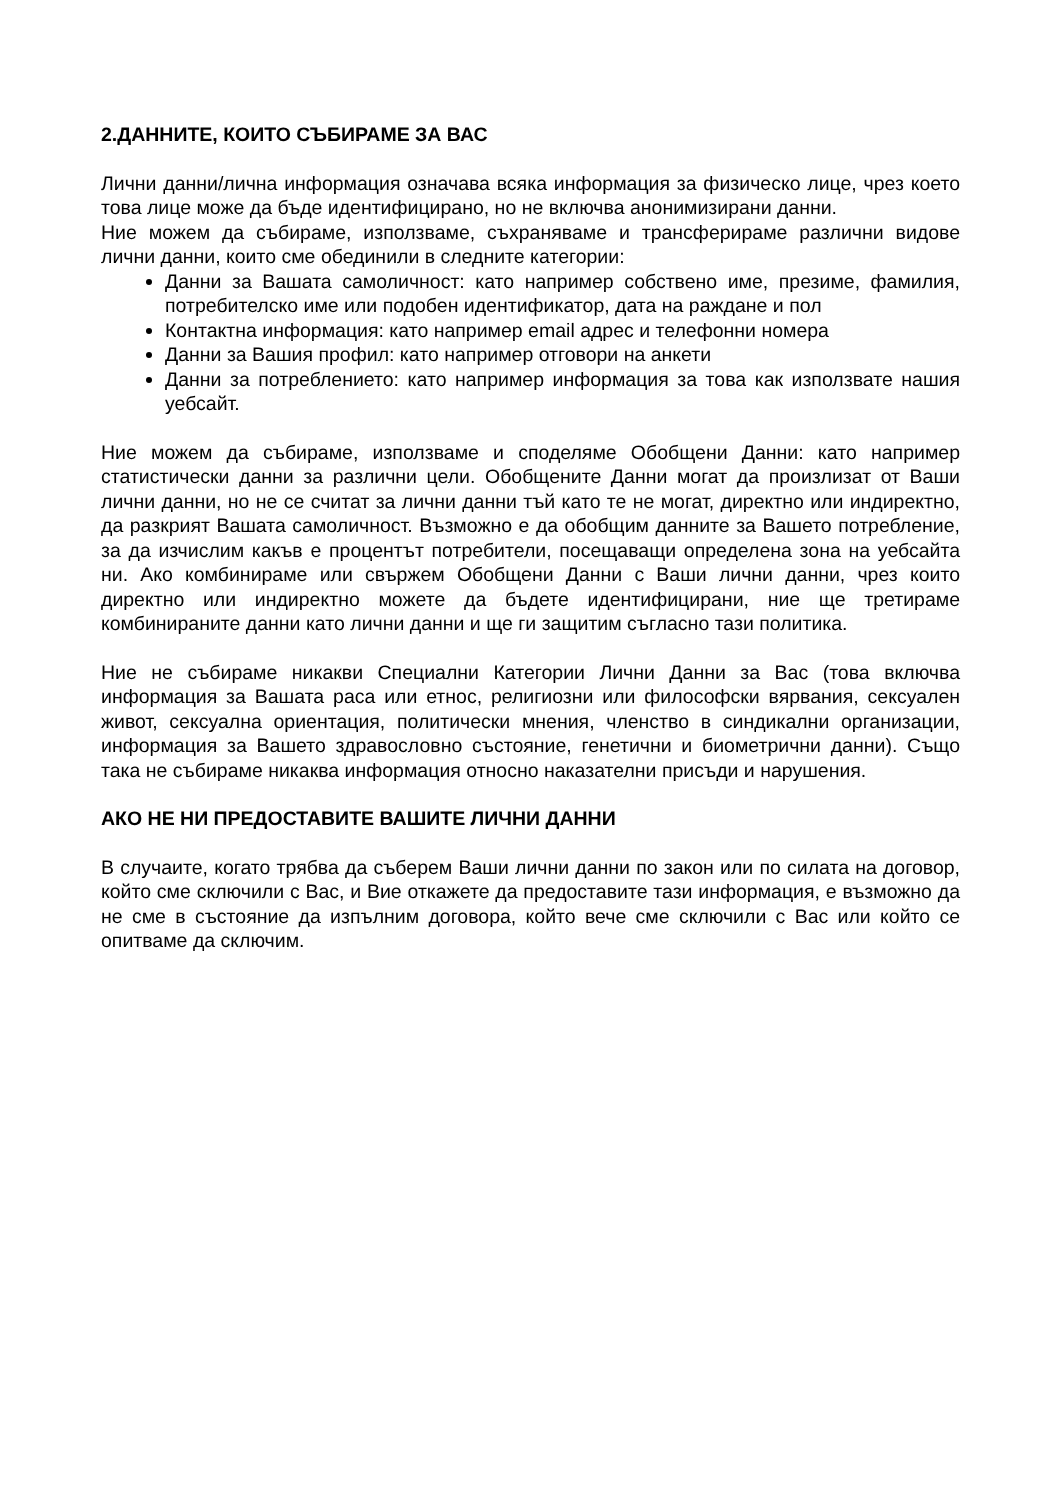2.ДАННИТЕ, КОИТО СЪБИРАМЕ ЗА ВАС
Лични данни/лична информация означава всяка информация за физическо лице, чрез което това лице може да бъде идентифицирано, но не включва анонимизирани данни.
Ние можем да събираме, използваме, съхраняваме и трансферираме различни видове лични данни, които сме обединили в следните категории:
Данни за Вашата самоличност: като например собствено име, презиме, фамилия, потребителско име или подобен идентификатор, дата на раждане и пол
Контактна информация: като например email адрес и телефонни номера
Данни за Вашия профил: като например отговори на анкети
Данни за потреблението: като например информация за това как използвате нашия уебсайт.
Ние можем да събираме, използваме и споделяме Обобщени Данни: като например статистически данни за различни цели. Обобщените Данни могат да произлизат от Ваши лични данни, но не се считат за лични данни тъй като те не могат, директно или индиректно, да разкрият Вашата самоличност. Възможно е да обобщим данните за Вашето потребление, за да изчислим какъв е процентът потребители, посещаващи определена зона на уебсайта ни. Ако комбинираме или свържем Обобщени Данни с Ваши лични данни, чрез които директно или индиректно можете да бъдете идентифицирани, ние ще третираме комбинираните данни като лични данни и ще ги защитим съгласно тази политика.
Ние не събираме никакви Специални Категории Лични Данни за Вас (това включва информация за Вашата раса или етнос, религиозни или философски вярвания, сексуален живот, сексуална ориентация, политически мнения, членство в синдикални организации, информация за Вашето здравословно състояние, генетични и биометрични данни). Също така не събираме никаква информация относно наказателни присъди и нарушения.
АКО НЕ НИ ПРЕДОСТАВИТЕ ВАШИТЕ ЛИЧНИ ДАННИ
В случаите, когато трябва да съберем Ваши лични данни по закон или по силата на договор, който сме сключили с Вас, и Вие откажете да предоставите тази информация, е възможно да не сме в състояние да изпълним договора, който вече сме сключили с Вас или който се опитваме да сключим.